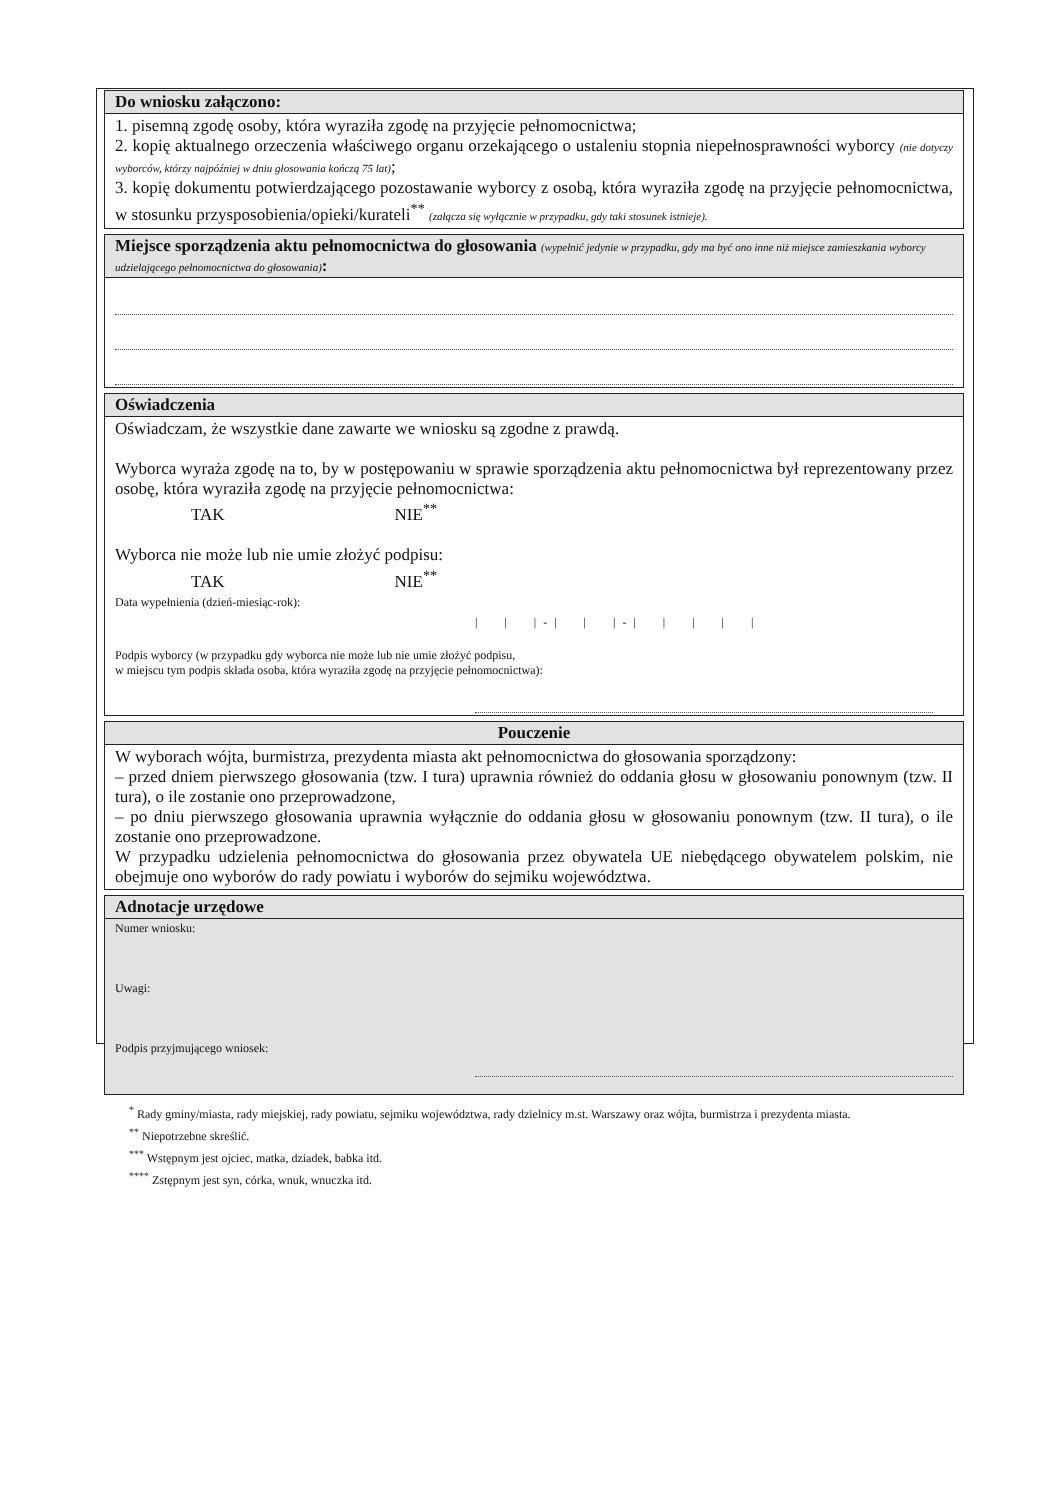Do wniosku załączono:
1. pisemną zgodę osoby, która wyraziła zgodę na przyjęcie pełnomocnictwa;
2. kopię aktualnego orzeczenia właściwego organu orzekającego o ustaleniu stopnia niepełnosprawności wyborcy (nie dotyczy wyborców, którzy najpóźniej w dniu głosowania kończą 75 lat);
3. kopię dokumentu potwierdzającego pozostawanie wyborcy z osobą, która wyraziła zgodę na przyjęcie pełnomocnictwa, w stosunku przysposobienia/opieki/kurateli<sup>**</sup> (załącza się wyłącznie w przypadku, gdy taki stosunek istnieje).
Miejsce sporządzenia aktu pełnomocnictwa do głosowania (wypełnić jedynie w przypadku, gdy ma być ono inne niż miejsce zamieszkania wyborcy udzielającego pełnomocnictwa do głosowania):
Oświadczenia
Oświadczam, że wszystkie dane zawarte we wniosku są zgodne z prawdą.
Wyborca wyraża zgodę na to, by w postępowaniu w sprawie sporządzenia aktu pełnomocnictwa był reprezentowany przez osobę, która wyraziła zgodę na przyjęcie pełnomocnictwa:
TAK NIE<sup>**</sup>
Wyborca nie może lub nie umie złożyć podpisu:
TAK NIE<sup>**</sup>
Data wypełnienia (dzień-miesiąc-rok):
| | | - | | | - | | | | |
Podpis wyborcy (w przypadku gdy wyborca nie może lub nie umie złożyć podpisu,
w miejscu tym podpis składa osoba, która wyraziła zgodę na przyjęcie pełnomocnictwa):
Pouczenie
W wyborach wójta, burmistrza, prezydenta miasta akt pełnomocnictwa do głosowania sporządzony:
– przed dniem pierwszego głosowania (tzw. I tura) uprawnia również do oddania głosu w głosowaniu ponownym (tzw. II tura), o ile zostanie ono przeprowadzone,
– po dniu pierwszego głosowania uprawnia wyłącznie do oddania głosu w głosowaniu ponownym (tzw. II tura), o ile zostanie ono przeprowadzone.
W przypadku udzielenia pełnomocnictwa do głosowania przez obywatela UE niebędącego obywatelem polskim, nie obejmuje ono wyborów do rady powiatu i wyborów do sejmiku województwa.
Adnotacje urzędowe
Numer wniosku:
Uwagi:
Podpis przyjmującego wniosek:
<sup>*</sup> Rady gminy/miasta, rady miejskiej, rady powiatu, sejmiku województwa, rady dzielnicy m.st. Warszawy oraz wójta, burmistrza i prezydenta miasta.
<sup>**</sup> Niepotrzebne skreślić.
<sup>***</sup> Wstępnym jest ojciec, matka, dziadek, babka itd.
<sup>****</sup> Zstępnym jest syn, córka, wnuk, wnuczka itd.